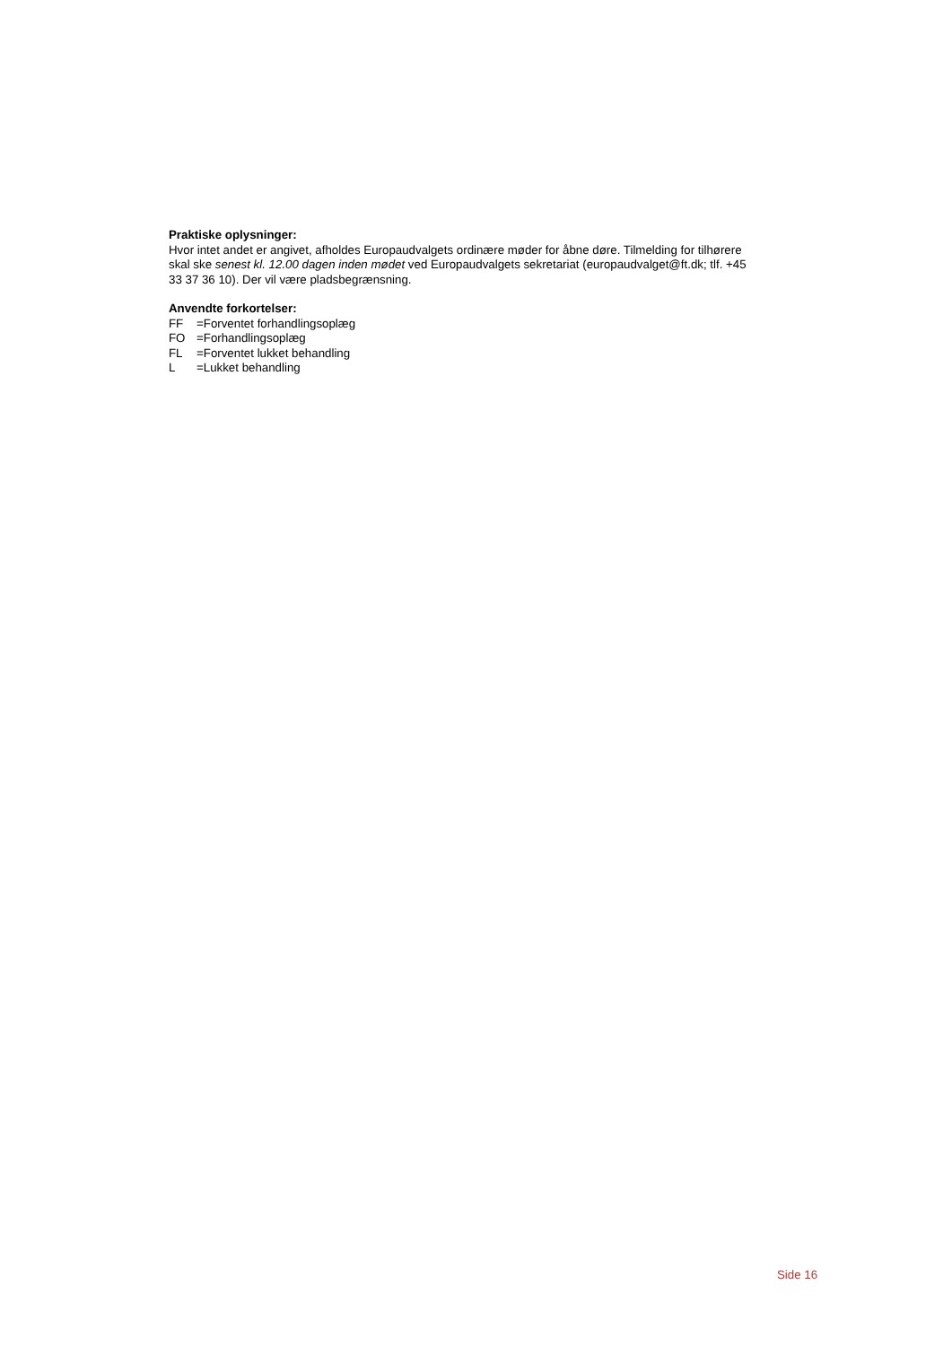Praktiske oplysninger:
Hvor intet andet er angivet, afholdes Europaudvalgets ordinære møder for åbne døre. Tilmelding for tilhørere skal ske senest kl. 12.00 dagen inden mødet ved Europaudvalgets sekretariat (europaudvalget@ft.dk; tlf. +45 33 37 36 10). Der vil være pladsbegrænsning.
Anvendte forkortelser:
FF =Forventet forhandlingsoplæg
FO =Forhandlingsoplæg
FL =Forventet lukket behandling
L =Lukket behandling
Side 16